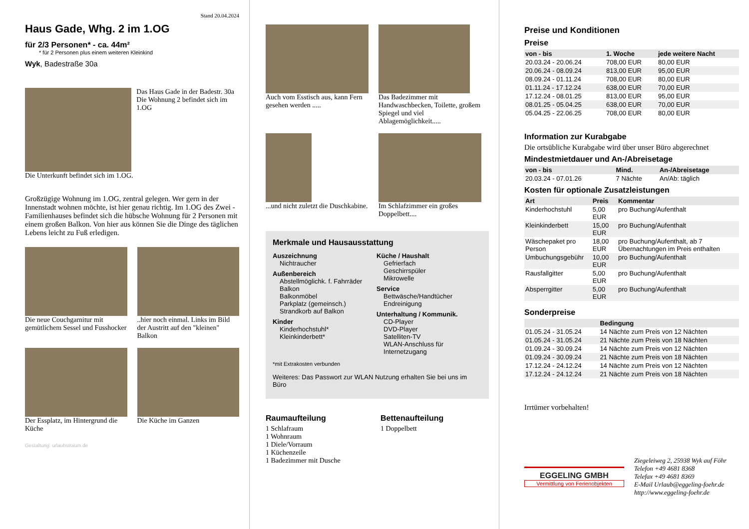Stand 20.04.2024
Haus Gade, Whg. 2 im 1.OG
für 2/3 Personen* - ca. 44m²
* für 2 Personen plus einem weiteren Kleinkind
Wyk, Badestraße 30a
Das Haus Gade in der Badestr. 30a
Die Wohnung 2 befindet sich im 1.OG
Die Unterkunft befindet sich im 1.OG.
Großzügige Wohnung im 1.OG, zentral gelegen. Wer gern in der Innenstadt wohnen möchte, ist hier genau richtig. Im 1.OG des Zwei - Familienhauses befindet sich die hübsche Wohnung für 2 Personen mit einem großen Balkon. Von hier aus können Sie die Dinge des täglichen Lebens leicht zu Fuß erledigen.
Die neue Couchgarnitur mit gemütlichem Sessel und Fusshocker
..hier noch einmal. Links im Bild der Austritt auf den "kleinen" Balkon
Der Essplatz, im Hintergrund die Küche
Die Küche im Ganzen
Gestaltung: urlaubstraum.de
Auch vom Esstisch aus, kann Fern gesehen werden .....
Das Badezimmer mit Handwaschbecken, Toilette, großem Spiegel und viel Ablagemöglichkeit.....
...und nicht zuletzt die Duschkabine.
Im Schlafzimmer ein großes Doppelbett....
Merkmale und Hausausstattung
Auszeichnung
Nichtraucher
Außenbereich
Abstellmöglichk. f. Fahrräder
Balkon
Balkonmöbel
Parkplatz (gemeinsch.)
Strandkorb auf Balkon
Kinder
Kinderhochstuhl*
Kleinkinderbett*
Küche / Haushalt
Gefrierfach
Geschirrspüler
Mikrowelle
Service
Bettwäsche/Handtücher
Endreinigung
Unterhaltung / Kommunik.
CD-Player
DVD-Player
Satelliten-TV
WLAN-Anschluss für Internetzugang
*mit Extrakosten verbunden
Weiteres: Das Passwort zur WLAN Nutzung erhalten Sie bei uns im Büro
Raumaufteilung
1 Schlafraum
1 Wohnraum
1 Diele/Vorraum
1 Küchenzeile
1 Badezimmer mit Dusche
Bettenaufteilung
1 Doppelbett
Preise und Konditionen
Preise
| von - bis | 1. Woche | jede weitere Nacht |
| --- | --- | --- |
| 20.03.24 - 20.06.24 | 708,00 EUR | 80,00 EUR |
| 20.06.24 - 08.09.24 | 813,00 EUR | 95,00 EUR |
| 08.09.24 - 01.11.24 | 708,00 EUR | 80,00 EUR |
| 01.11.24 - 17.12.24 | 638,00 EUR | 70,00 EUR |
| 17.12.24 - 08.01.25 | 813,00 EUR | 95,00 EUR |
| 08.01.25 - 05.04.25 | 638,00 EUR | 70,00 EUR |
| 05.04.25 - 22.06.25 | 708,00 EUR | 80,00 EUR |
Information zur Kurabgabe
Die ortsübliche Kurabgabe wird über unser Büro abgerechnet
Mindestmietdauer und An-/Abreisetage
| von - bis | Mind. | An-/Abreisetage |
| --- | --- | --- |
| 20.03.24 - 07.01.26 | 7 Nächte | An/Ab: täglich |
Kosten für optionale Zusatzleistungen
| Art | Preis | Kommentar |
| --- | --- | --- |
| Kinderhochstuhl | 5,00 EUR | pro Buchung/Aufenthalt |
| Kleinkinderbett | 15,00 EUR | pro Buchung/Aufenthalt |
| Wäschepaket pro Person | 18,00 EUR | pro Buchung/Aufenthalt, ab 7 Übernachtungen im Preis enthalten |
| Umbuchungsgebühr | 10,00 EUR | pro Buchung/Aufenthalt |
| Rausfallgitter | 5,00 EUR | pro Buchung/Aufenthalt |
| Absperrgitter | 5,00 EUR | pro Buchung/Aufenthalt |
Sonderpreise
| | Bedingung |
| --- | --- |
| 01.05.24 - 31.05.24 | 14 Nächte zum Preis von 12 Nächten |
| 01.05.24 - 31.05.24 | 21 Nächte zum Preis von 18 Nächten |
| 01.09.24 - 30.09.24 | 14 Nächte zum Preis von 12 Nächten |
| 01.09.24 - 30.09.24 | 21 Nächte zum Preis von 18 Nächten |
| 17.12.24 - 24.12.24 | 14 Nächte zum Preis von 12 Nächten |
| 17.12.24 - 24.12.24 | 21 Nächte zum Preis von 18 Nächten |
Irrtümer vorbehalten!
EGGELING GMBH
Vermittlung von Ferienobjekten
Ziegeleiweg 2, 25938 Wyk auf Föhr
Telefon +49 4681 8368
Telefax +49 4681 8369
E-Mail Urlaub@eggeling-foehr.de
http://www.eggeling-foehr.de